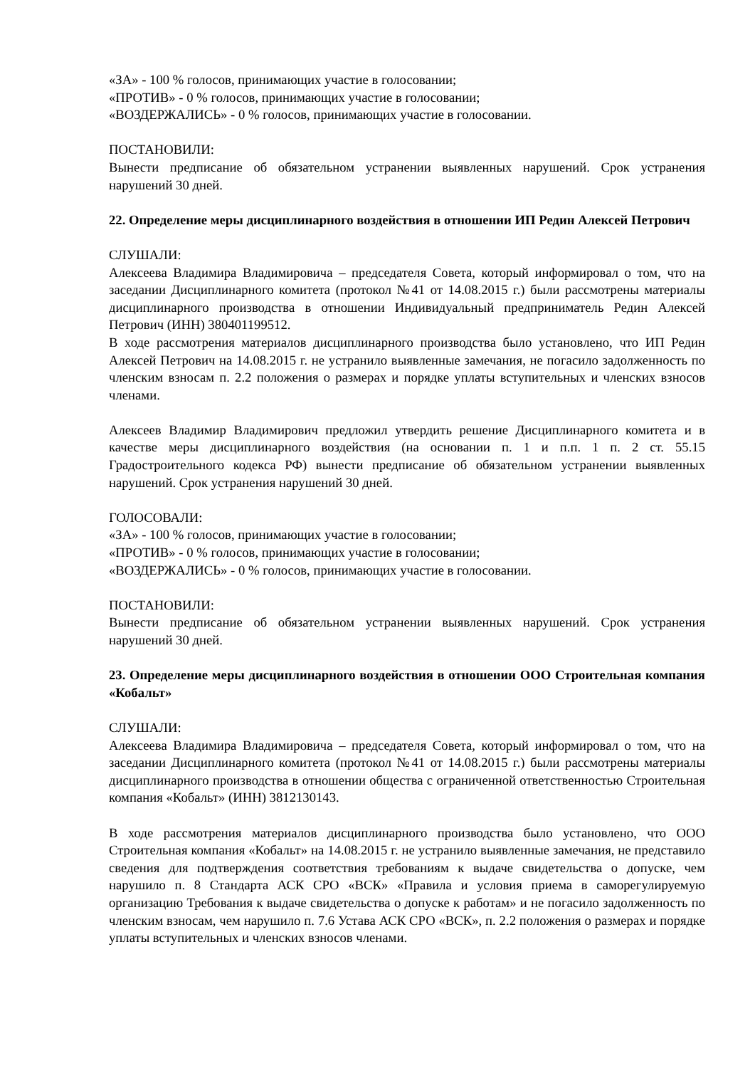«ЗА» - 100 % голосов, принимающих участие в голосовании;
«ПРОТИВ» - 0 % голосов, принимающих участие в голосовании;
«ВОЗДЕРЖАЛИСЬ» - 0 % голосов, принимающих участие в голосовании.
ПОСТАНОВИЛИ:
Вынести предписание об обязательном устранении выявленных нарушений. Срок устранения нарушений 30 дней.
22. Определение меры дисциплинарного воздействия в отношении ИП Редин Алексей Петрович
СЛУШАЛИ:
Алексеева Владимира Владимировича – председателя Совета, который информировал о том, что на заседании Дисциплинарного комитета (протокол №41 от 14.08.2015 г.) были рассмотрены материалы дисциплинарного производства в отношении Индивидуальный предприниматель Редин Алексей Петрович (ИНН) 380401199512.
В ходе рассмотрения материалов дисциплинарного производства было установлено, что ИП Редин Алексей Петрович на 14.08.2015 г. не устранило выявленные замечания, не погасило задолженность по членским взносам п. 2.2 положения о размерах и порядке уплаты вступительных и членских взносов членами.
Алексеев Владимир Владимирович предложил утвердить решение Дисциплинарного комитета и в качестве меры дисциплинарного воздействия (на основании п. 1 и п.п. 1 п. 2 ст. 55.15 Градостроительного кодекса РФ) вынести предписание об обязательном устранении выявленных нарушений. Срок устранения нарушений 30 дней.
ГОЛОСОВАЛИ:
«ЗА» - 100 % голосов, принимающих участие в голосовании;
«ПРОТИВ» - 0 % голосов, принимающих участие в голосовании;
«ВОЗДЕРЖАЛИСЬ» - 0 % голосов, принимающих участие в голосовании.
ПОСТАНОВИЛИ:
Вынести предписание об обязательном устранении выявленных нарушений. Срок устранения нарушений 30 дней.
23. Определение меры дисциплинарного воздействия в отношении ООО Строительная компания «Кобальт»
СЛУШАЛИ:
Алексеева Владимира Владимировича – председателя Совета, который информировал о том, что на заседании Дисциплинарного комитета (протокол №41 от 14.08.2015 г.) были рассмотрены материалы дисциплинарного производства в отношении общества с ограниченной ответственностью Строительная компания «Кобальт» (ИНН) 3812130143.
В ходе рассмотрения материалов дисциплинарного производства было установлено, что ООО Строительная компания «Кобальт» на 14.08.2015 г. не устранило выявленные замечания, не представило сведения для подтверждения соответствия требованиям к выдаче свидетельства о допуске, чем нарушило п. 8 Стандарта АСК СРО «ВСК» «Правила и условия приема в саморегулируемую организацию Требования к выдаче свидетельства о допуске к работам» и не погасило задолженность по членским взносам, чем нарушило п. 7.6 Устава АСК СРО «ВСК», п. 2.2 положения о размерах и порядке уплаты вступительных и членских взносов членами.